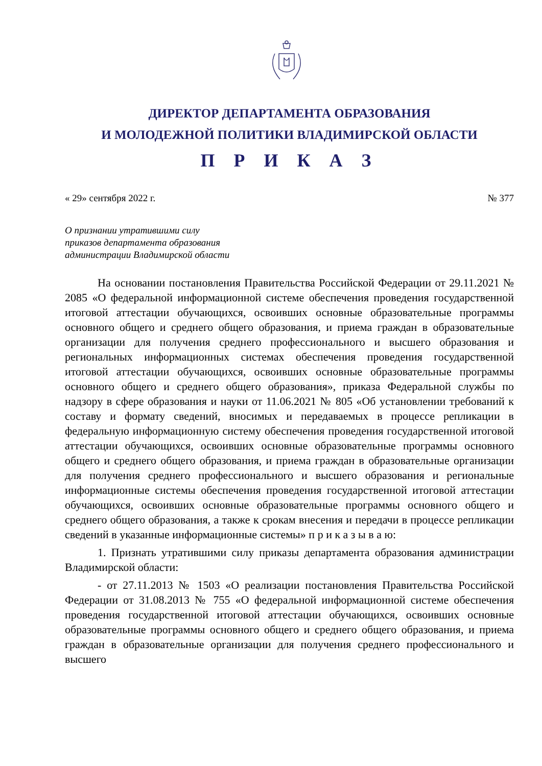ДИРЕКТОР ДЕПАРТАМЕНТА ОБРАЗОВАНИЯ
И МОЛОДЕЖНОЙ ПОЛИТИКИ ВЛАДИМИРСКОЙ ОБЛАСТИ
П Р И К А З
« 29» сентября 2022 г. № 377
О признании утратившими силу
приказов департамента образования
администрации Владимирской области
На основании постановления Правительства Российской Федерации от 29.11.2021 № 2085 «О федеральной информационной системе обеспечения проведения государственной итоговой аттестации обучающихся, освоивших основные образовательные программы основного общего и среднего общего образования, и приема граждан в образовательные организации для получения среднего профессионального и высшего образования и региональных информационных системах обеспечения проведения государственной итоговой аттестации обучающихся, освоивших основные образовательные программы основного общего и среднего общего образования», приказа Федеральной службы по надзору в сфере образования и науки от 11.06.2021 № 805 «Об установлении требований к составу и формату сведений, вносимых и передаваемых в процессе репликации в федеральную информационную систему обеспечения проведения государственной итоговой аттестации обучающихся, освоивших основные образовательные программы основного общего и среднего общего образования, и приема граждан в образовательные организации для получения среднего профессионального и высшего образования и региональные информационные системы обеспечения проведения государственной итоговой аттестации обучающихся, освоивших основные образовательные программы основного общего и среднего общего образования, а также к срокам внесения и передачи в процессе репликации сведений в указанные информационные системы» п р и к а з ы в а ю:
1. Признать утратившими силу приказы департамента образования администрации Владимирской области:
- от 27.11.2013 № 1503 «О реализации постановления Правительства Российской Федерации от 31.08.2013 № 755 «О федеральной информационной системе обеспечения проведения государственной итоговой аттестации обучающихся, освоивших основные образовательные программы основного общего и среднего общего образования, и приема граждан в образовательные организации для получения среднего профессионального и высшего